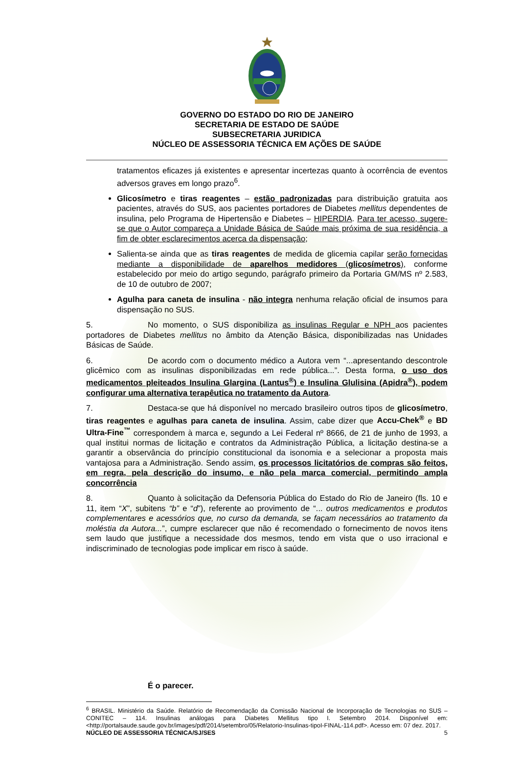GOVERNO DO ESTADO DO RIO DE JANEIRO
SECRETARIA DE ESTADO DE SAÚDE
SUBSECRETARIA JURIDICA
NÚCLEO DE ASSESSORIA TÉCNICA EM AÇÕES DE SAÚDE
tratamentos eficazes já existentes e apresentar incertezas quanto à ocorrência de eventos adversos graves em longo prazo<sup>6</sup>.
Glicosímetro e tiras reagentes – estão padronizadas para distribuição gratuita aos pacientes, através do SUS, aos pacientes portadores de Diabetes mellitus dependentes de insulina, pelo Programa de Hipertensão e Diabetes – HIPERDIA. Para ter acesso, sugere-se que o Autor compareça a Unidade Básica de Saúde mais próxima de sua residência, a fim de obter esclarecimentos acerca da dispensação;
Salienta-se ainda que as tiras reagentes de medida de glicemia capilar serão fornecidas mediante a disponibilidade de aparelhos medidores (glicosímetros), conforme estabelecido por meio do artigo segundo, parágrafo primeiro da Portaria GM/MS nº 2.583, de 10 de outubro de 2007;
Agulha para caneta de insulina - não integra nenhuma relação oficial de insumos para dispensação no SUS.
5. No momento, o SUS disponibiliza as insulinas Regular e NPH aos pacientes portadores de Diabetes mellitus no âmbito da Atenção Básica, disponibilizadas nas Unidades Básicas de Saúde.
6. De acordo com o documento médico a Autora vem “...apresentando descontrole glicêmico com as insulinas disponibilizadas em rede pública...”. Desta forma, o uso dos medicamentos pleiteados Insulina Glargina (Lantus<sup>®</sup>) e Insulina Glulisina (Apidra<sup>®</sup>), podem configurar uma alternativa terapêutica no tratamento da Autora.
7. Destaca-se que há disponível no mercado brasileiro outros tipos de glicosímetro, tiras reagentes e agulhas para caneta de insulina. Assim, cabe dizer que Accu-Chek<sup>®</sup> e BD Ultra-Fine<sup>™</sup> correspondem à marca e, segundo a Lei Federal nº 8666, de 21 de junho de 1993, a qual institui normas de licitação e contratos da Administração Pública, a licitação destina-se a garantir a observância do princípio constitucional da isonomia e a selecionar a proposta mais vantajosa para a Administração. Sendo assim, os processos licitatórios de compras são feitos, em regra, pela descrição do insumo, e não pela marca comercial, permitindo ampla concorrência
8. Quanto à solicitação da Defensoria Pública do Estado do Rio de Janeiro (fls. 10 e 11, item “X”, subitens “b” e “d”), referente ao provimento de “... outros medicamentos e produtos complementares e acessórios que, no curso da demanda, se façam necessários ao tratamento da moléstia da Autora...”, cumpre esclarecer que não é recomendado o fornecimento de novos itens sem laudo que justifique a necessidade dos mesmos, tendo em vista que o uso irracional e indiscriminado de tecnologias pode implicar em risco à saúde.
É o parecer.
<sup>6</sup> BRASIL. Ministério da Saúde. Relatório de Recomendação da Comissão Nacional de Incorporação de Tecnologias no SUS – CONITEC – 114. Insulinas análogas para Diabetes Mellitus tipo I. Setembro 2014. Disponível em: <http://portalsaude.saude.gov.br/images/pdf/2014/setembro/05/Relatorio-Insulinas-tipoI-FINAL-114.pdf>. Acesso em: 07 dez. 2017.
NÚCLEO DE ASSESSORIA TÉCNICA/SJ/SES 5